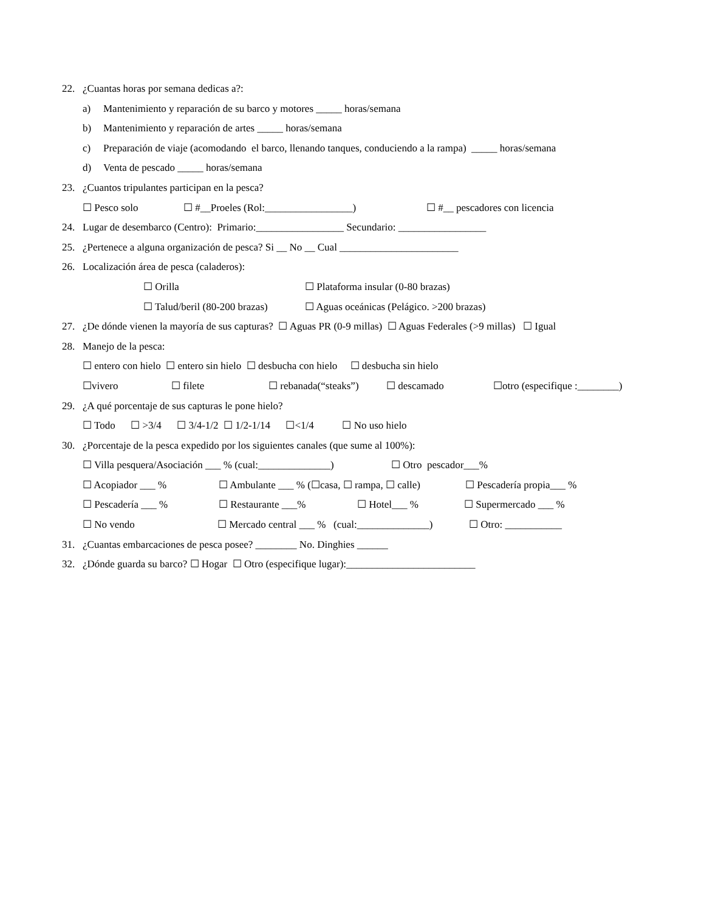22. ¿Cuantas horas por semana dedicas a?:
a) Mantenimiento y reparación de su barco y motores _____ horas/semana
b) Mantenimiento y reparación de artes _____ horas/semana
c) Preparación de viaje (acomodando el barco, llenando tanques, conduciendo a la rampa) _____ horas/semana
d) Venta de pescado _____ horas/semana
23. ¿Cuantos tripulantes participan en la pesca?
☐ Pesco solo ☐ #__Proeles (Rol:_________________) ☐ #__ pescadores con licencia
24. Lugar de desembarco (Centro): Primario:_________________ Secundario: _________________
25. ¿Pertenece a alguna organización de pesca? Si __ No __ Cual _______________________
26. Localización área de pesca (caladeros):
☐ Orilla ☐ Plataforma insular (0-80 brazas)
☐ Talud/beril (80-200 brazas) ☐ Aguas oceánicas (Pelágico. >200 brazas)
27. ¿De dónde vienen la mayoría de sus capturas? ☐ Aguas PR (0-9 millas) ☐ Aguas Federales (>9 millas) ☐ Igual
28. Manejo de la pesca:
☐ entero con hielo ☐ entero sin hielo ☐ desbucha con hielo ☐ desbucha sin hielo
☐vivero ☐ filete ☐ rebanada(“steaks”) ☐ descamado ☐otro (especifique :________)
29. ¿A qué porcentaje de sus capturas le pone hielo?
☐ Todo ☐ >3/4 ☐ 3/4-1/2 ☐ 1/2-1/14 ☐<1/4 ☐ No uso hielo
30. ¿Porcentaje de la pesca expedido por los siguientes canales (que sume al 100%):
☐ Villa pesquera/Asociación ___ % (cual:______________) ☐ Otro pescador___%
☐ Acopiador ___ % ☐ Ambulante ___ % (☐casa, ☐ rampa, ☐ calle) ☐ Pescadería propia___ %
☐ Pescadería ___ % ☐ Restaurante ___% ☐ Hotel___ % ☐ Supermercado ___ %
☐ No vendo ☐ Mercado central ___ % (cual:______________) ☐ Otro: ___________
31. ¿Cuantas embarcaciones de pesca posee? ________ No. Dinghies ______
32. ¿Dónde guarda su barco? ☐ Hogar ☐ Otro (especifique lugar):_________________________